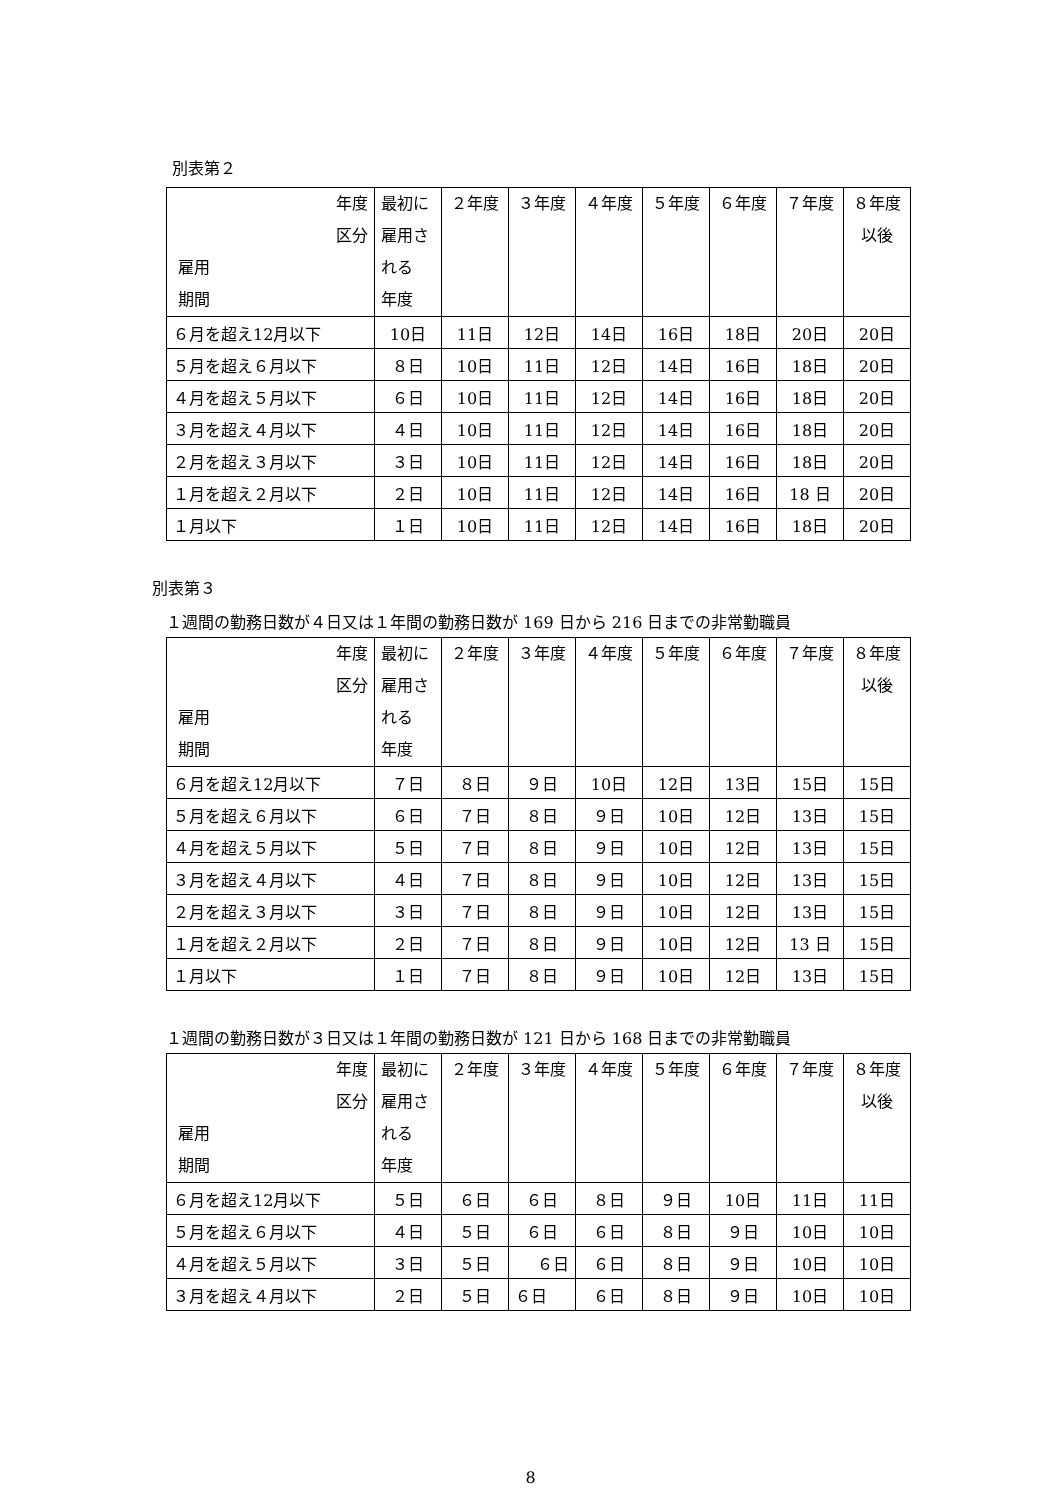別表第２
| 年度 区分 雇用 期間 | 最初に 雇用さ れる 年度 | ２年度 | ３年度 | ４年度 | ５年度 | ６年度 | ７年度 | ８年度 以後 |
| ６月を超え12月以下 | 10日 | 11日 | 12日 | 14日 | 16日 | 18日 | 20日 | 20日 |
| ５月を超え６月以下 | ８日 | 10日 | 11日 | 12日 | 14日 | 16日 | 18日 | 20日 |
| ４月を超え５月以下 | ６日 | 10日 | 11日 | 12日 | 14日 | 16日 | 18日 | 20日 |
| ３月を超え４月以下 | ４日 | 10日 | 11日 | 12日 | 14日 | 16日 | 18日 | 20日 |
| ２月を超え３月以下 | ３日 | 10日 | 11日 | 12日 | 14日 | 16日 | 18日 | 20日 |
| １月を超え２月以下 | ２日 | 10日 | 11日 | 12日 | 14日 | 16日 | 18 日 | 20日 |
| １月以下 | １日 | 10日 | 11日 | 12日 | 14日 | 16日 | 18日 | 20日 |
別表第３
１週間の勤務日数が４日又は１年間の勤務日数が 169 日から 216 日までの非常勤職員
| 年度 区分 雇用 期間 | 最初に 雇用さ れる 年度 | ２年度 | ３年度 | ４年度 | ５年度 | ６年度 | ７年度 | ８年度 以後 |
| ６月を超え12月以下 | ７日 | ８日 | ９日 | 10日 | 12日 | 13日 | 15日 | 15日 |
| ５月を超え６月以下 | ６日 | ７日 | ８日 | ９日 | 10日 | 12日 | 13日 | 15日 |
| ４月を超え５月以下 | ５日 | ７日 | ８日 | ９日 | 10日 | 12日 | 13日 | 15日 |
| ３月を超え４月以下 | ４日 | ７日 | ８日 | ９日 | 10日 | 12日 | 13日 | 15日 |
| ２月を超え３月以下 | ３日 | ７日 | ８日 | ９日 | 10日 | 12日 | 13日 | 15日 |
| １月を超え２月以下 | ２日 | ７日 | ８日 | ９日 | 10日 | 12日 | 13 日 | 15日 |
| １月以下 | １日 | ７日 | ８日 | ９日 | 10日 | 12日 | 13日 | 15日 |
１週間の勤務日数が３日又は１年間の勤務日数が 121 日から 168 日までの非常勤職員
| 年度 区分 雇用 期間 | 最初に 雇用さ れる 年度 | ２年度 | ３年度 | ４年度 | ５年度 | ６年度 | ７年度 | ８年度 以後 |
| ６月を超え12月以下 | ５日 | ６日 | ６日 | ８日 | ９日 | 10日 | 11日 | 11日 |
| ５月を超え６月以下 | ４日 | ５日 | ６日 | ６日 | ８日 | ９日 | 10日 | 10日 |
| ４月を超え５月以下 | ３日 | ５日 | ６日 | ６日 | ８日 | ９日 | 10日 | 10日 |
| ３月を超え４月以下 | ２日 | ５日 | ６日 | ６日 | ８日 | ９日 | 10日 | 10日 |
8